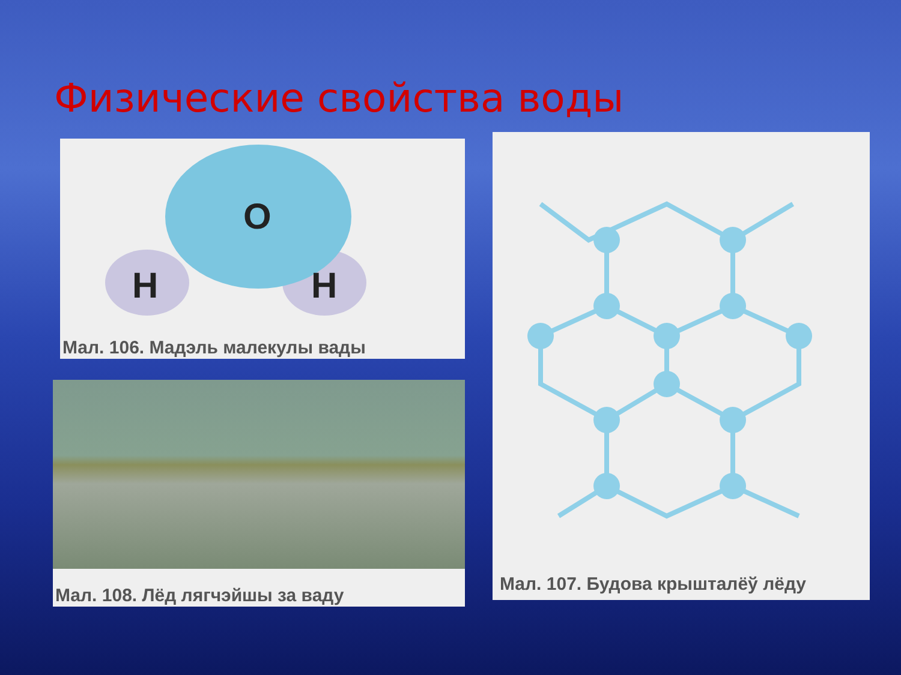Физические свойства воды
O
H
H
Мал. 106. Мадэль малекулы вады
Мал. 108. Лёд лягчэйшы за ваду
Мал. 107. Будова крышталёў лёду